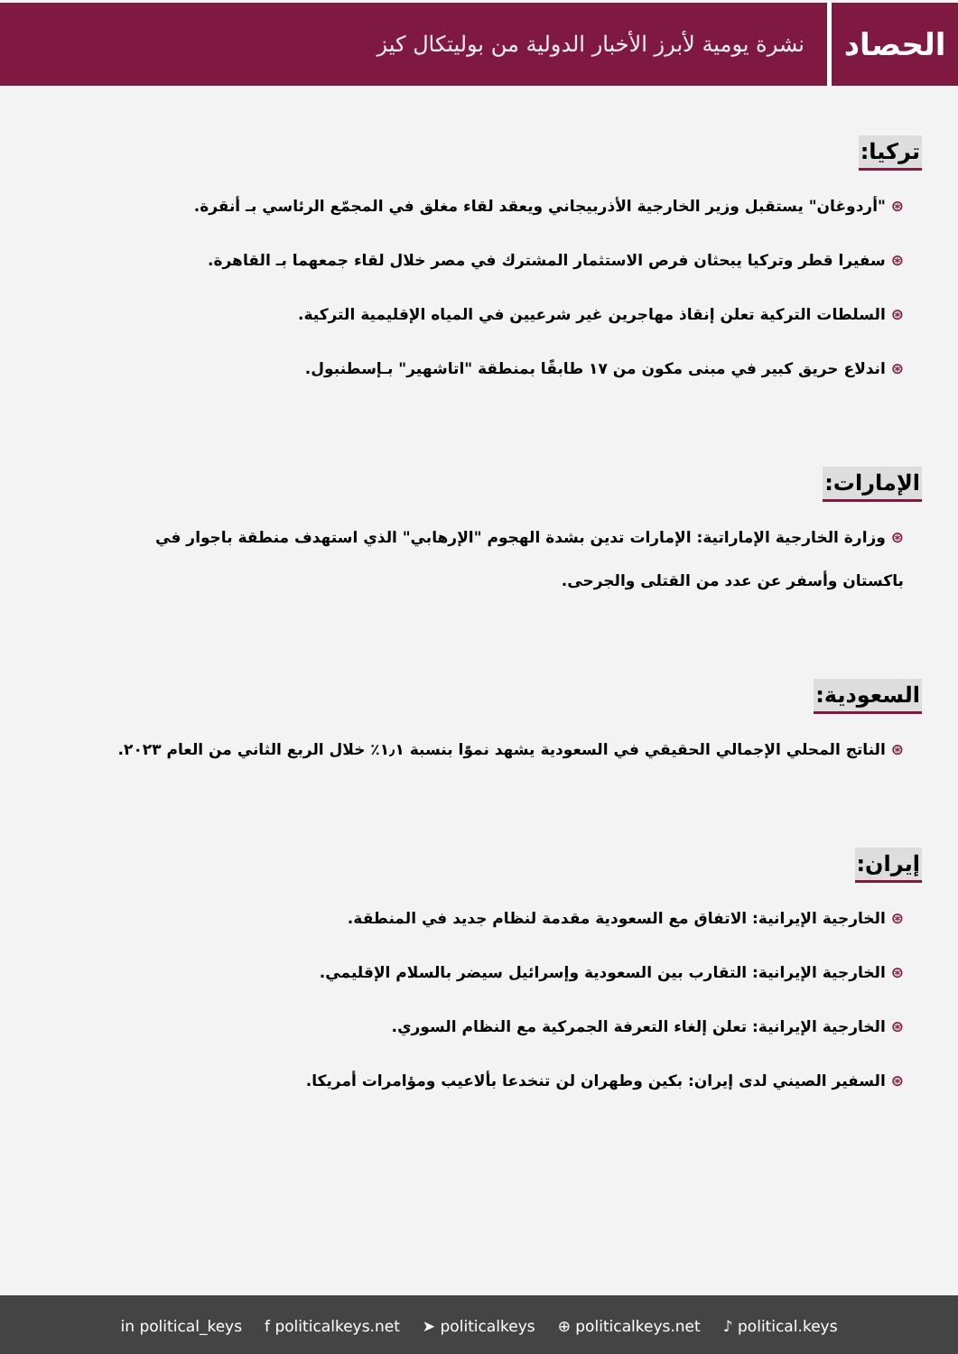الحصاد
نشرة يومية لأبرز الأخبار الدولية من بوليتكال كيز
تركيا:
⊛ "أردوغان" يستقبل وزير الخارجية الأذربيجاني ويعقد لقاء مغلق في المجمّع الرئاسي بـ أنقرة.
⊛ سفيرا قطر وتركيا يبحثان فرص الاستثمار المشترك في مصر خلال لقاء جمعهما بـ القاهرة.
⊛ السلطات التركية تعلن إنقاذ مهاجرين غير شرعيين في المياه الإقليمية التركية.
⊛ اندلاع حريق كبير في مبنى مكون من ١٧ طابقًا بمنطقة "اتاشهير" بـإسطنبول.
الإمارات:
⊛ وزارة الخارجية الإماراتية: الإمارات تدين بشدة الهجوم "الإرهابي" الذي استهدف منطقة باجوار في باكستان وأسفر عن عدد من القتلى والجرحى.
السعودية:
⊛ الناتج المحلي الإجمالي الحقيقي في السعودية يشهد نموًا بنسبة ١٫١٪ خلال الربع الثاني من العام ٢٠٢٣.
إيران:
⊛ الخارجية الإيرانية: الاتفاق مع السعودية مقدمة لنظام جديد في المنطقة.
⊛ الخارجية الإيرانية: التقارب بين السعودية وإسرائيل سيضر بالسلام الإقليمي.
⊛ الخارجية الإيرانية: تعلن إلغاء التعرفة الجمركية مع النظام السوري.
⊛ السفير الصيني لدى إيران: بكين وطهران لن تنخدعا بألاعيب ومؤامرات أمريكا.
in political_keys f politicalkeys.net ➤ politicalkeys ⊕ politicalkeys.net ♪ political.keys